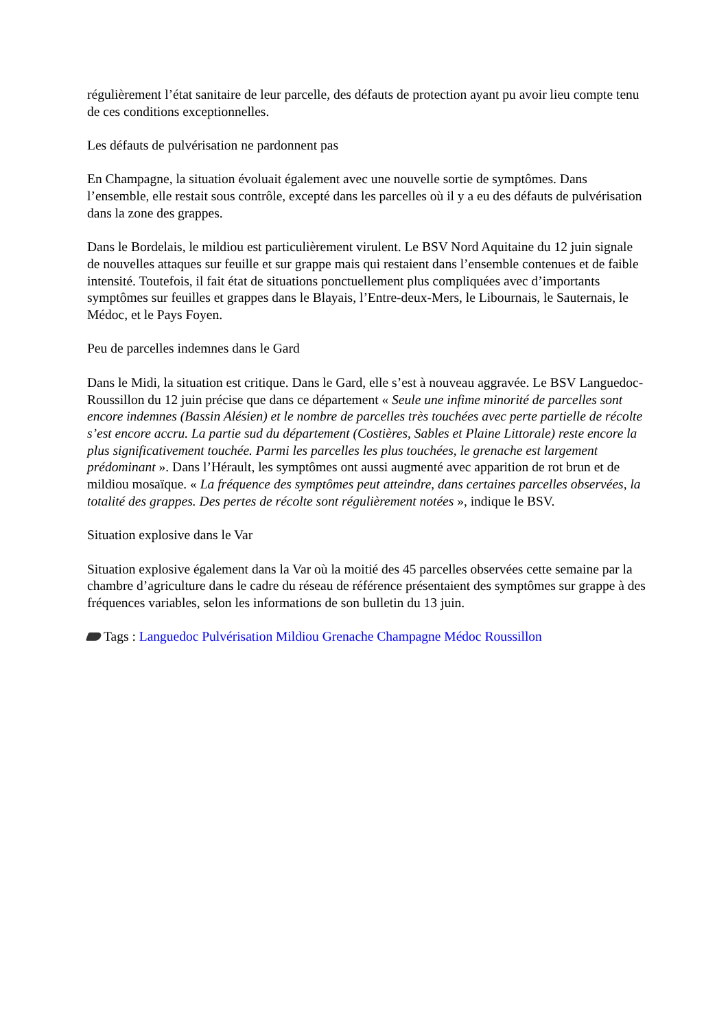régulièrement l’état sanitaire de leur parcelle, des défauts de protection ayant pu avoir lieu compte tenu de ces conditions exceptionnelles.
Les défauts de pulvérisation ne pardonnent pas
En Champagne, la situation évoluait également avec une nouvelle sortie de symptômes. Dans l’ensemble, elle restait sous contrôle, excepté dans les parcelles où il y a eu des défauts de pulvérisation dans la zone des grappes.
Dans le Bordelais, le mildiou est particulièrement virulent. Le BSV Nord Aquitaine du 12 juin signale de nouvelles attaques sur feuille et sur grappe mais qui restaient dans l’ensemble contenues et de faible intensité. Toutefois, il fait état de situations ponctuellement plus compliquées avec d’importants symptômes sur feuilles et grappes dans le Blayais, l’Entre-deux-Mers, le Libournais, le Sauternais, le Médoc, et le Pays Foyen.
Peu de parcelles indemnes dans le Gard
Dans le Midi, la situation est critique. Dans le Gard, elle s’est à nouveau aggravée. Le BSV Languedoc-Roussillon du 12 juin précise que dans ce département « Seule une infime minorité de parcelles sont encore indemnes (Bassin Alésien) et le nombre de parcelles très touchées avec perte partielle de récolte s’est encore accru. La partie sud du département (Costières, Sables et Plaine Littorale) reste encore la plus significativement touchée. Parmi les parcelles les plus touchées, le grenache est largement prédominant ». Dans l’Hérault, les symptômes ont aussi augmenté avec apparition de rot brun et de mildiou mosaïque. « La fréquence des symptômes peut atteindre, dans certaines parcelles observées, la totalité des grappes. Des pertes de récolte sont régulièrement notées », indique le BSV.
Situation explosive dans le Var
Situation explosive également dans la Var où la moitié des 45 parcelles observées cette semaine par la chambre d’agriculture dans le cadre du réseau de référence présentaient des symptômes sur grappe à des fréquences variables, selon les informations de son bulletin du 13 juin.
Tags : Languedoc Pulvérisation Mildiou Grenache Champagne Médoc Roussillon